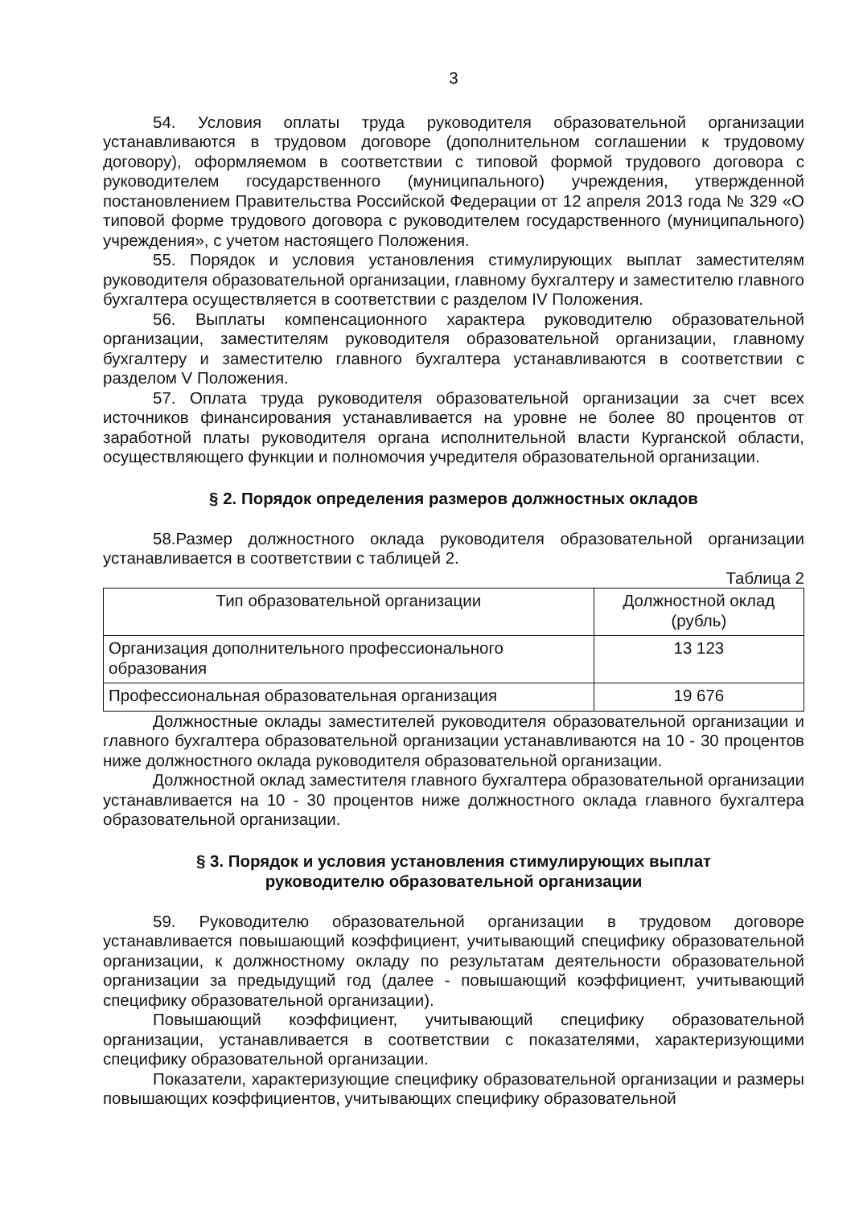3
54. Условия оплаты труда руководителя образовательной организации устанавливаются в трудовом договоре (дополнительном соглашении к трудовому договору), оформляемом в соответствии с типовой формой трудового договора с руководителем государственного (муниципального) учреждения, утвержденной постановлением Правительства Российской Федерации от 12 апреля 2013 года № 329 «О типовой форме трудового договора с руководителем государственного (муниципального) учреждения», с учетом настоящего Положения.
55. Порядок и условия установления стимулирующих выплат заместителям руководителя образовательной организации, главному бухгалтеру и заместителю главного бухгалтера осуществляется в соответствии с разделом IV Положения.
56. Выплаты компенсационного характера руководителю образовательной организации, заместителям руководителя образовательной организации, главному бухгалтеру и заместителю главного бухгалтера устанавливаются в соответствии с разделом V Положения.
57. Оплата труда руководителя образовательной организации за счет всех источников финансирования устанавливается на уровне не более 80 процентов от заработной платы руководителя органа исполнительной власти Курганской области, осуществляющего функции и полномочия учредителя образовательной организации.
§ 2. Порядок определения размеров должностных окладов
58.Размер должностного оклада руководителя образовательной организации устанавливается в соответствии с таблицей 2.
Таблица 2
| Тип образовательной организации | Должностной оклад (рубль) |
| --- | --- |
| Организация дополнительного профессионального образования | 13 123 |
| Профессиональная образовательная организация | 19 676 |
Должностные оклады заместителей руководителя образовательной организации и главного бухгалтера образовательной организации устанавливаются на 10 - 30 процентов ниже должностного оклада руководителя образовательной организации.
Должностной оклад заместителя главного бухгалтера образовательной организации устанавливается на 10 - 30 процентов ниже должностного оклада главного бухгалтера образовательной организации.
§ 3. Порядок и условия установления стимулирующих выплат
руководителю образовательной организации
59. Руководителю образовательной организации в трудовом договоре устанавливается повышающий коэффициент, учитывающий специфику образовательной организации, к должностному окладу по результатам деятельности образовательной организации за предыдущий год (далее - повышающий коэффициент, учитывающий специфику образовательной организации).
Повышающий коэффициент, учитывающий специфику образовательной организации, устанавливается в соответствии с показателями, характеризующими специфику образовательной организации.
Показатели, характеризующие специфику образовательной организации и размеры повышающих коэффициентов, учитывающих специфику образовательной